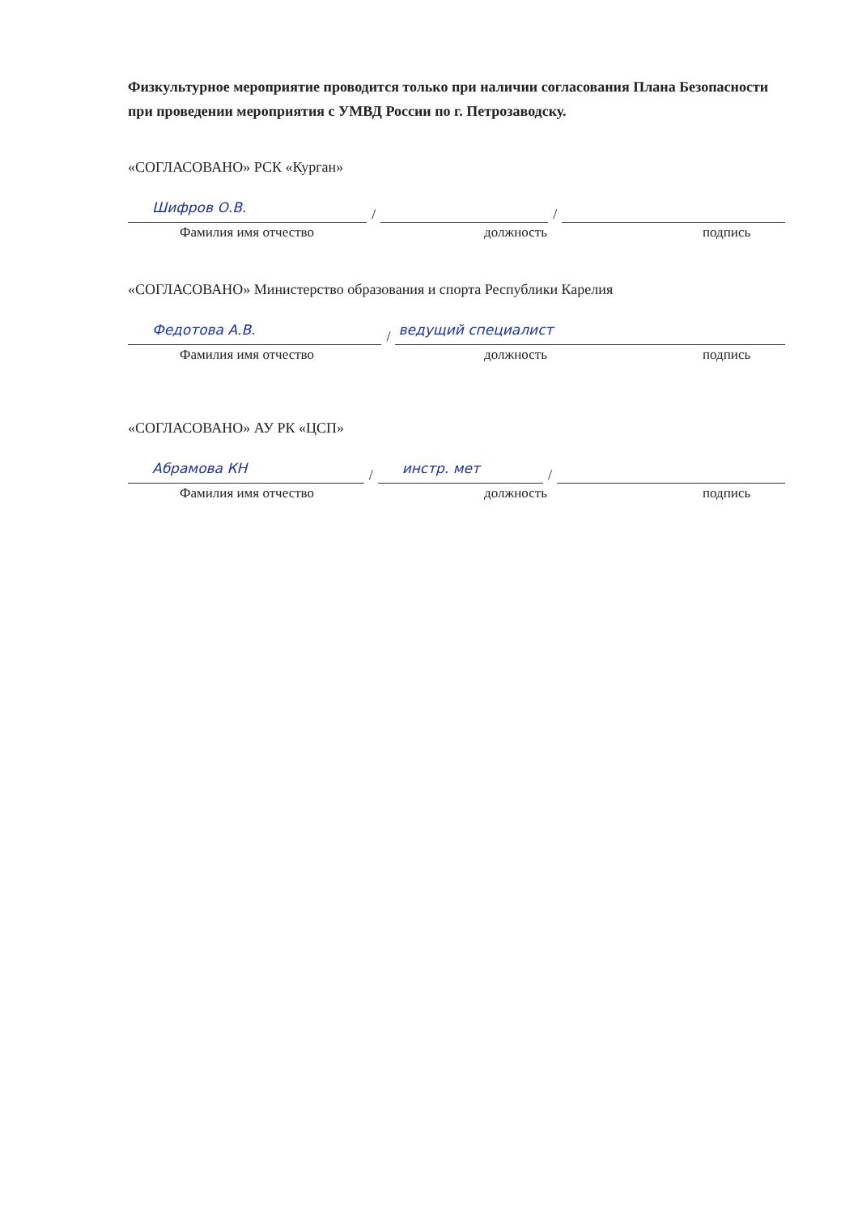Физкультурное мероприятие проводится только при наличии согласования Плана Безопасности при проведении мероприятия с УМВД России по г. Петрозаводску.
«СОГЛАСОВАНО» РСК «Курган»
Шифров О.В.
/
/
Фамилия имя отчество должность подпись
«СОГЛАСОВАНО» Министерство образования и спорта Республики Карелия
Федотова А.В.
/
ведущий специалист
Фамилия имя отчество должность подпись
«СОГЛАСОВАНО» АУ РК «ЦСП»
Абрамова КН
/
инстр. мет
/
Фамилия имя отчество должность подпись